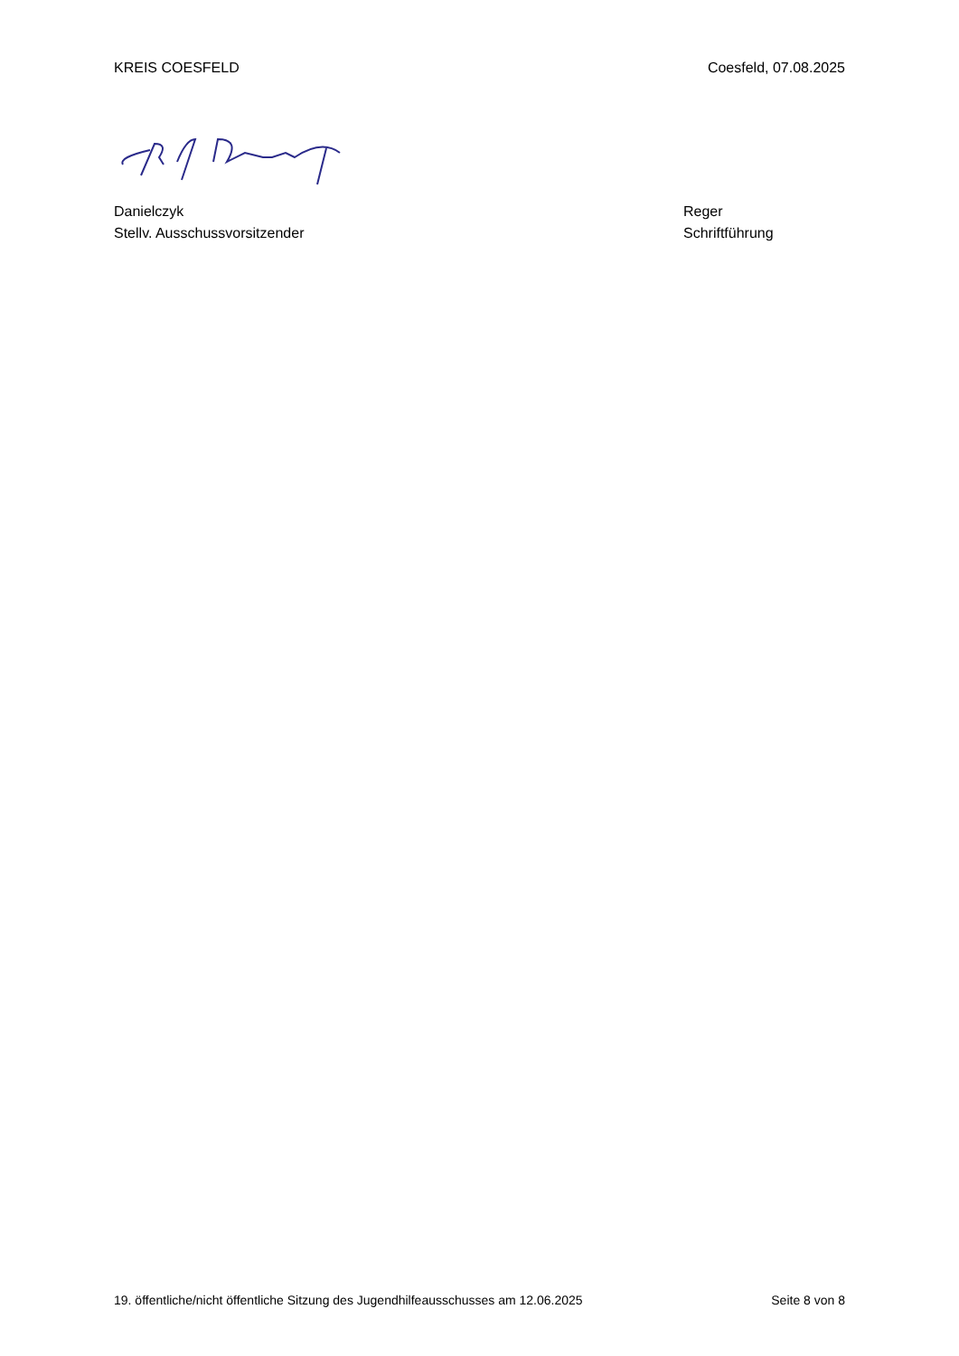KREIS COESFELD Coesfeld, 07.08.2025
Danielczyk
Stellv. Ausschussvorsitzender
Reger
Schriftführung
19. öffentliche/nicht öffentliche Sitzung des Jugendhilfeausschusses am 12.06.2025 Seite 8 von 8